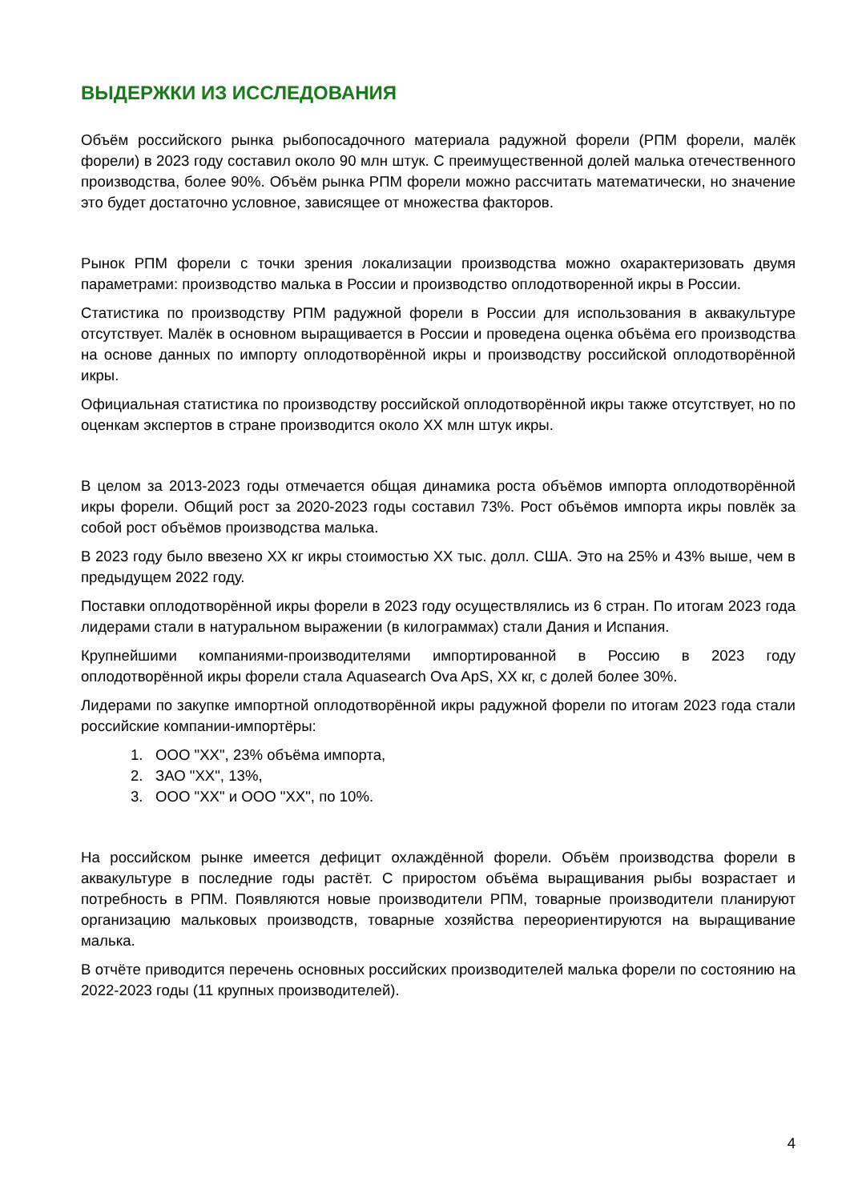ВЫДЕРЖКИ ИЗ ИССЛЕДОВАНИЯ
Объём российского рынка рыбопосадочного материала радужной форели (РПМ форели, малёк форели) в 2023 году составил около 90 млн штук. С преимущественной долей малька отечественного производства, более 90%. Объём рынка РПМ форели можно рассчитать математически, но значение это будет достаточно условное, зависящее от множества факторов.
Рынок РПМ форели с точки зрения локализации производства можно охарактеризовать двумя параметрами: производство малька в России и производство оплодотворенной икры в России.
Статистика по производству РПМ радужной форели в России для использования в аквакультуре отсутствует. Малёк в основном выращивается в России и проведена оценка объёма его производства на основе данных по импорту оплодотворённой икры и производству российской оплодотворённой икры.
Официальная статистика по производству российской оплодотворённой икры также отсутствует, но по оценкам экспертов в стране производится около ХХ млн штук икры.
В целом за 2013-2023 годы отмечается общая динамика роста объёмов импорта оплодотворённой икры форели. Общий рост за 2020-2023 годы составил 73%. Рост объёмов импорта икры повлёк за собой рост объёмов производства малька.
В 2023 году было ввезено ХХ кг икры стоимостью ХХ тыс. долл. США. Это на 25% и 43% выше, чем в предыдущем 2022 году.
Поставки оплодотворённой икры форели в 2023 году осуществлялись из 6 стран. По итогам 2023 года лидерами стали в натуральном выражении (в килограммах) стали Дания и Испания.
Крупнейшими компаниями-производителями импортированной в Россию в 2023 году оплодотворённой икры форели стала Aquasearch Ova ApS, ХХ кг, с долей более 30%.
Лидерами по закупке импортной оплодотворённой икры радужной форели по итогам 2023 года стали российские компании-импортёры:
1. ООО "ХХ", 23% объёма импорта,
2. ЗАО "ХХ", 13%,
3. ООО "ХХ" и ООО "ХХ", по 10%.
На российском рынке имеется дефицит охлаждённой форели. Объём производства форели в аквакультуре в последние годы растёт. С приростом объёма выращивания рыбы возрастает и потребность в РПМ. Появляются новые производители РПМ, товарные производители планируют организацию мальковых производств, товарные хозяйства переориентируются на выращивание малька.
В отчёте приводится перечень основных российских производителей малька форели по состоянию на 2022-2023 годы (11 крупных производителей).
4